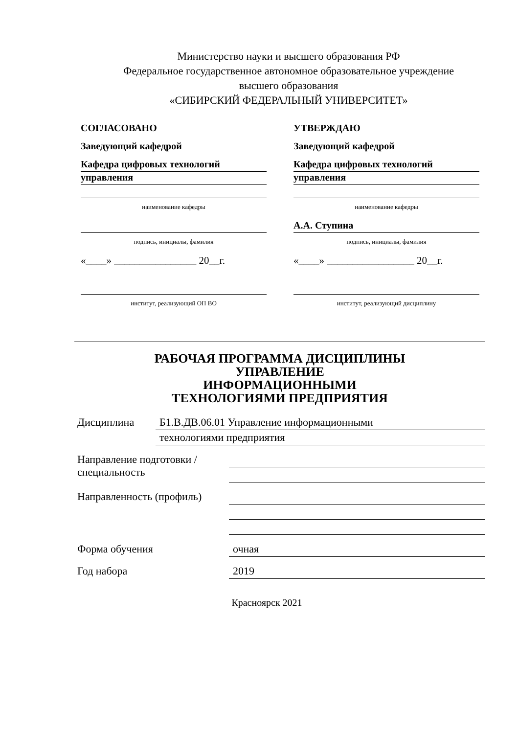Министерство науки и высшего образования РФ
Федеральное государственное автономное образовательное учреждение
высшего образования
«СИБИРСКИЙ ФЕДЕРАЛЬНЫЙ УНИВЕРСИТЕТ»
СОГЛАСОВАНО
Заведующий кафедрой
Кафедра цифровых технологий
управления
наименование кафедры
подпись, инициалы, фамилия
«____» ________________ 20__г.
институт, реализующий ОП ВО
УТВЕРЖДАЮ
Заведующий кафедрой
Кафедра цифровых технологий
управления
наименование кафедры
А.А. Ступина
подпись, инициалы, фамилия
«____» _________________ 20__г.
институт, реализующий дисциплину
РАБОЧАЯ ПРОГРАММА ДИСЦИПЛИНЫ
УПРАВЛЕНИЕ
ИНФОРМАЦИОННЫМИ
ТЕХНОЛОГИЯМИ ПРЕДПРИЯТИЯ
Дисциплина Б1.В.ДВ.06.01 Управление информационными
технологиями предприятия
Направление подготовки / специальность
Направленность (профиль)
Форма обучения очная
Год набора 2019
Красноярск 2021